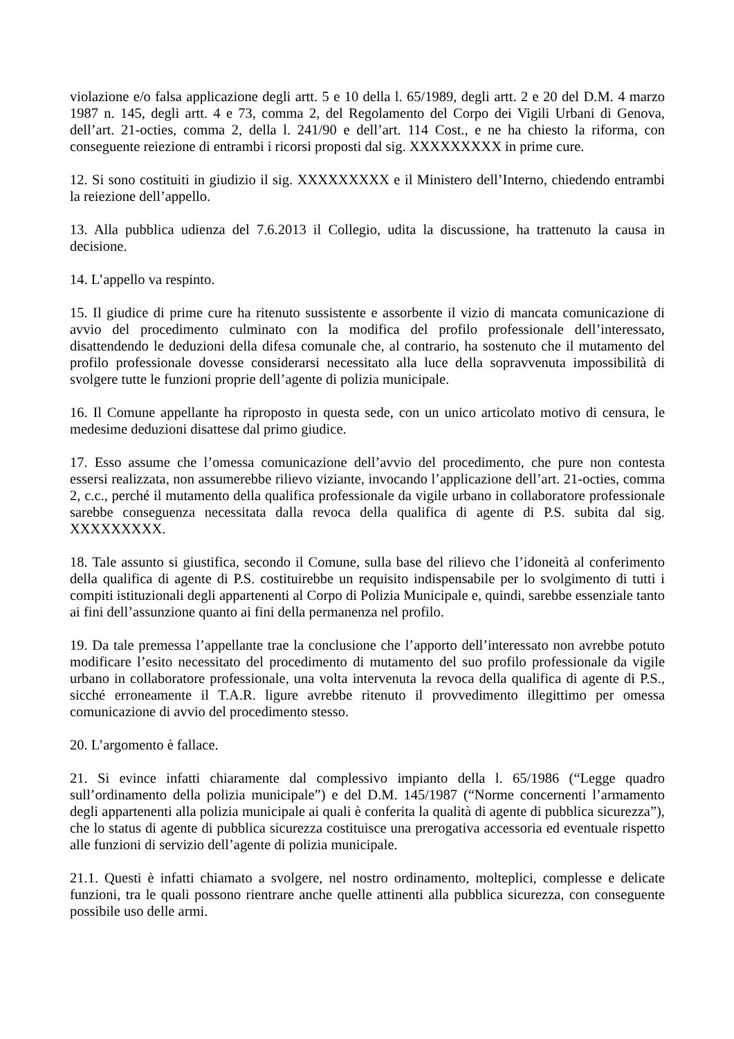violazione e/o falsa applicazione degli artt. 5 e 10 della l. 65/1989, degli artt. 2 e 20 del D.M. 4 marzo 1987 n. 145, degli artt. 4 e 73, comma 2, del Regolamento del Corpo dei Vigili Urbani di Genova, dell’art. 21-octies, comma 2, della l. 241/90 e dell’art. 114 Cost., e ne ha chiesto la riforma, con conseguente reiezione di entrambi i ricorsi proposti dal sig. XXXXXXXXX in prime cure.
12. Si sono costituiti in giudizio il sig. XXXXXXXXX e il Ministero dell’Interno, chiedendo entrambi la reiezione dell’appello.
13. Alla pubblica udienza del 7.6.2013 il Collegio, udita la discussione, ha trattenuto la causa in decisione.
14. L’appello va respinto.
15. Il giudice di prime cure ha ritenuto sussistente e assorbente il vizio di mancata comunicazione di avvio del procedimento culminato con la modifica del profilo professionale dell’interessato, disattendendo le deduzioni della difesa comunale che, al contrario, ha sostenuto che il mutamento del profilo professionale dovesse considerarsi necessitato alla luce della sopravvenuta impossibilità di svolgere tutte le funzioni proprie dell’agente di polizia municipale.
16. Il Comune appellante ha riproposto in questa sede, con un unico articolato motivo di censura, le medesime deduzioni disattese dal primo giudice.
17. Esso assume che l’omessa comunicazione dell’avvio del procedimento, che pure non contesta essersi realizzata, non assumerebbe rilievo viziante, invocando l’applicazione dell’art. 21-octies, comma 2, c.c., perché il mutamento della qualifica professionale da vigile urbano in collaboratore professionale sarebbe conseguenza necessitata dalla revoca della qualifica di agente di P.S. subita dal sig. XXXXXXXXX.
18. Tale assunto si giustifica, secondo il Comune, sulla base del rilievo che l’idoneità al conferimento della qualifica di agente di P.S. costituirebbe un requisito indispensabile per lo svolgimento di tutti i compiti istituzionali degli appartenenti al Corpo di Polizia Municipale e, quindi, sarebbe essenziale tanto ai fini dell’assunzione quanto ai fini della permanenza nel profilo.
19. Da tale premessa l’appellante trae la conclusione che l’apporto dell’interessato non avrebbe potuto modificare l’esito necessitato del procedimento di mutamento del suo profilo professionale da vigile urbano in collaboratore professionale, una volta intervenuta la revoca della qualifica di agente di P.S., sicché erroneamente il T.A.R. ligure avrebbe ritenuto il provvedimento illegittimo per omessa comunicazione di avvio del procedimento stesso.
20. L’argomento è fallace.
21. Si evince infatti chiaramente dal complessivo impianto della l. 65/1986 (“Legge quadro sull’ordinamento della polizia municipale”) e del D.M. 145/1987 (“Norme concernenti l’armamento degli appartenenti alla polizia municipale ai quali è conferita la qualità di agente di pubblica sicurezza”), che lo status di agente di pubblica sicurezza costituisce una prerogativa accessoria ed eventuale rispetto alle funzioni di servizio dell’agente di polizia municipale.
21.1. Questi è infatti chiamato a svolgere, nel nostro ordinamento, molteplici, complesse e delicate funzioni, tra le quali possono rientrare anche quelle attinenti alla pubblica sicurezza, con conseguente possibile uso delle armi.